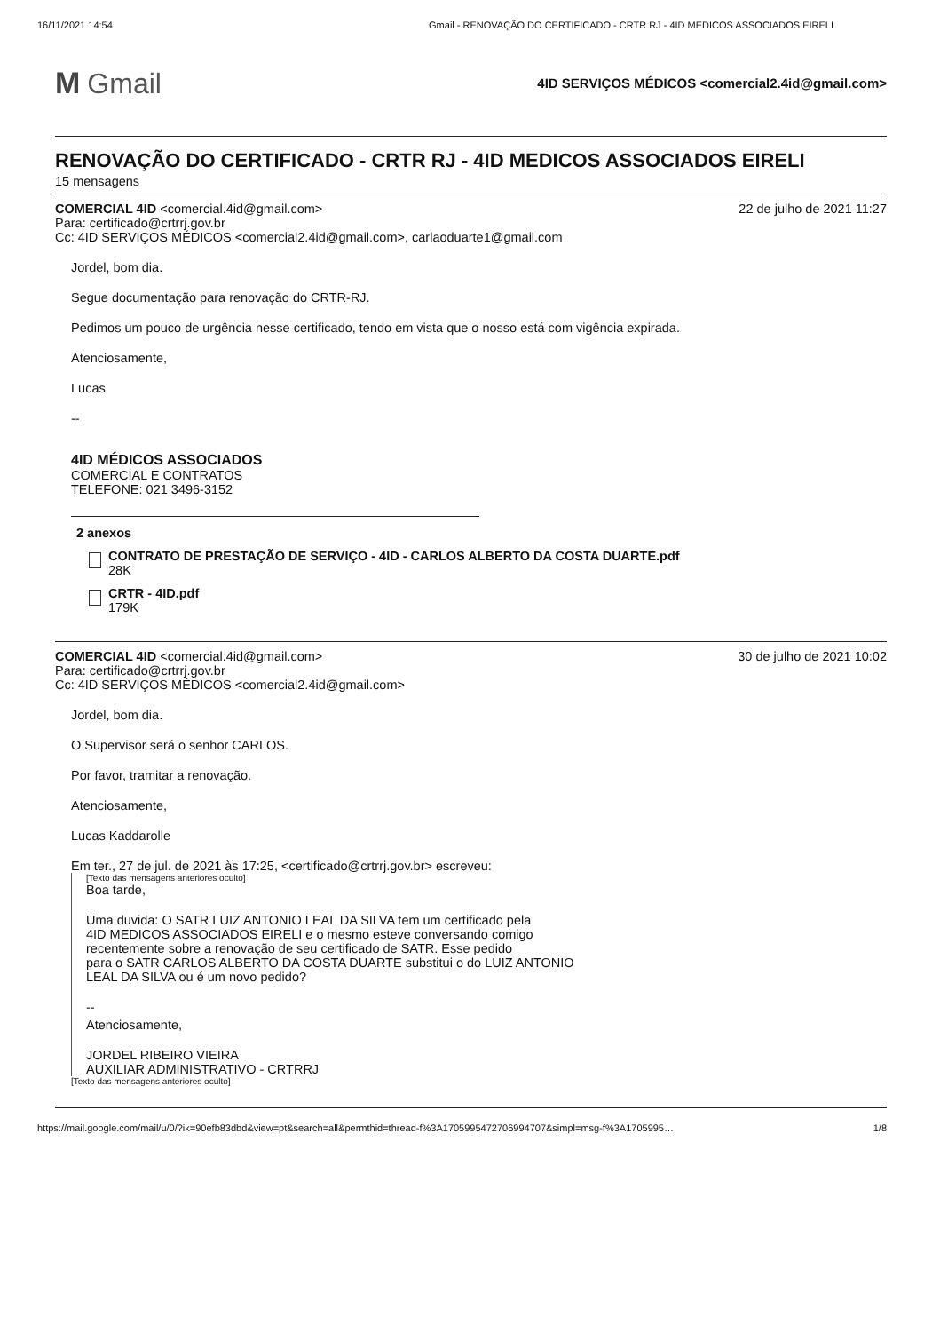16/11/2021 14:54 Gmail - RENOVAÇÃO DO CERTIFICADO - CRTR RJ - 4ID MEDICOS ASSOCIADOS EIRELI
M Gmail
4ID SERVIÇOS MÉDICOS <comercial2.4id@gmail.com>
RENOVAÇÃO DO CERTIFICADO - CRTR RJ - 4ID MEDICOS ASSOCIADOS EIRELI
15 mensagens
COMERCIAL 4ID <comercial.4id@gmail.com> 22 de julho de 2021 11:27
Para: certificado@crtrrj.gov.br
Cc: 4ID SERVIÇOS MÉDICOS <comercial2.4id@gmail.com>, carlaoduarte1@gmail.com
Jordel, bom dia.
Segue documentação para renovação do CRTR-RJ.
Pedimos um pouco de urgência nesse certificado, tendo em vista que o nosso está com vigência expirada.
Atenciosamente,
Lucas
--
4ID MÉDICOS ASSOCIADOS
COMERCIAL E CONTRATOS
TELEFONE: 021 3496-3152
2 anexos
CONTRATO DE PRESTAÇÃO DE SERVIÇO - 4ID - CARLOS ALBERTO DA COSTA DUARTE.pdf
28K
CRTR - 4ID.pdf
179K
COMERCIAL 4ID <comercial.4id@gmail.com> 30 de julho de 2021 10:02
Para: certificado@crtrrj.gov.br
Cc: 4ID SERVIÇOS MÉDICOS <comercial2.4id@gmail.com>
Jordel, bom dia.
O Supervisor será o senhor CARLOS.
Por favor, tramitar a renovação.
Atenciosamente,
Lucas Kaddarolle
Em ter., 27 de jul. de 2021 às 17:25, <certificado@crtrrj.gov.br> escreveu:
[Texto das mensagens anteriores oculto]
Boa tarde,
Uma duvida: O SATR LUIZ ANTONIO LEAL DA SILVA tem um certificado pela
4ID MEDICOS ASSOCIADOS EIRELI e o mesmo esteve conversando comigo
recentemente sobre a renovação de seu certificado de SATR. Esse pedido
para o SATR CARLOS ALBERTO DA COSTA DUARTE substitui o do LUIZ ANTONIO
LEAL DA SILVA ou é um novo pedido?
--
Atenciosamente,
JORDEL RIBEIRO VIEIRA
AUXILIAR ADMINISTRATIVO - CRTRRJ
[Texto das mensagens anteriores oculto]
https://mail.google.com/mail/u/0/?ik=90efb83dbd&view=pt&search=all&permthid=thread-f%3A1705995472706994707&simpl=msg-f%3A1705995… 1/8